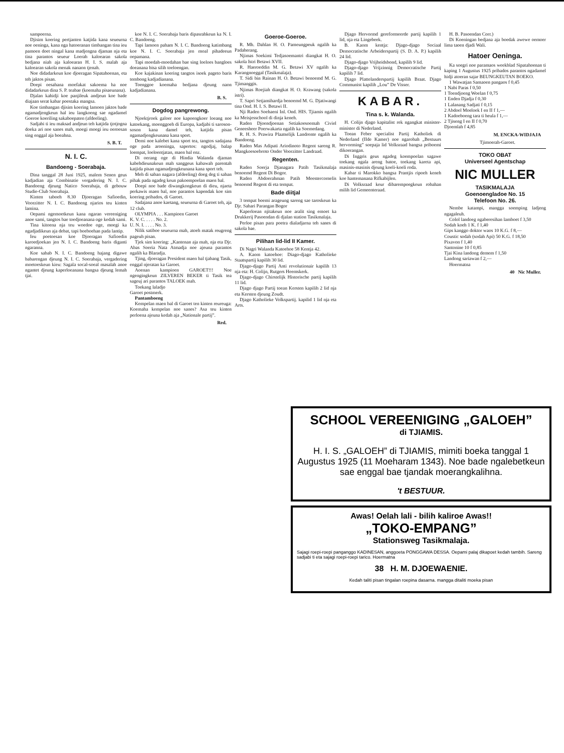sampoerna.
Djisim koering pertjanten katjida kana seueurna noe oeninga, kana nga hatoeranan timbangan tina ieu pamoen doet ningal kana madjengna djaman nja eta tina parantos seueur Loerah kaloearan sakola bedjana niah aja kaloearan H. I. S. malah aja kaloearan sakola menak nanaon tjenah.
Noe didadarkeun koe djoeragan Sipatahoenan, eta teh jaktos pisan.
Doepi oesahana moefakat sakoema ha noe didadarkeun dina S. P. teabae (koemaha pisaeunana).
Djalan kahidji koe panjileuk andjeun koe bade diajaan serat kabar poestaka mangsa.
Koe timbangan djisim koering lamoen jaktos bade ngamadjengkeun hal ieu langkoeng sae ngadamel Goeroe koeriling sakaboepaten (afdeeling).
Sadjabi ti ieu maksad andjeun teh katjida tjotjogna doeka ari noe sanes mah, moegi moegi ieu oeroesan sing enggal aja boeahna.
S. B. T.
N. I. C.
Bandoeng - Soerabaja.
Dina tanggal 28 Juni 1925, malem Senen geus kadjadian aja Combinatie vergadering N. I. C. Bandoeng djeung Natico Soerabaja, di gebouw Studie-Club Soerabaja.
Kinten taboeh 8.30 Djoeragan Safioedin, Voorzitter N. I. C. Bandoeng njarios teu kinten lamina.
Oepami ngemoetkeun kana ngaran vereeniging anoe sami, tangtos bae toedjoeanana oge kedah sami.
Tina kitoena nja teu woedoe oge, moegi ka ngadjadikeun aja debat, tapi boeboehan pada lantip.
Ieu poetoesan koe Djoeragan Safioedin karoedjoekan jen N. I. C. Bandoeng baris diganti ngaranna.
Koe sabab N. I. C. Bandoeng hajang digawe babarengan djeung N. I. C. Soerabaja, vergadering moetoeskeun kieu: Sagala socal-soeal masalah anoe ngantet djeung kaperloeanana bangsa djeung lemah tjai.
koe N. I. C. Soerabaja baris dipasrahkeun ka N. I. C. Bandoeng.
Tapi lamoen paham N. I. C. Bandoeng katimbang koe N. I. C. Soerabaja jen moal pihadeeun oepamana.
Tapi moedah-moedahan bae sing loeloes bangloes doeanana bisa silih toeloengan.
Koe kajakinan koering tangtos isoek pageto baris tembong kadjadianana.
Toenggoe koemaha bedjana djeung naon kadjadianana.
B. S.
Dogdog pangrewong.
Njoektjroek galoer noe kapoengkoer loeang noe katoekang, moenggoeh di Europa, kadjabi ti saroson-soson kana damel teh, katjida pisan ngamadjengkeunana kana sport.
Demi noe kalebet kana sport tea, tangtos sadajana oge pada aroeninga, sapertos: ngodjaj, balap loempat, loeloentjatan, maen bal enz.
Di oerang oge di Hindia Walanda djaman kabehdieunakeun mah sanggeus kabawah parentah katjida pisan ngamadjengkeunana kana sport teh.
Meh di saban nagara (afdeeling) doeg deg ti saban pihak pada ngadeg keun pakoempoelan maen bal.
Doepi noe bade diwangkongkeun di dieu, njaeta perkawis maen bal, noe parantos kapendak koe sim koering pribados, di Garoet.
Sadajana anoe kaetang, seueurna di Garoet teh, aja 12 club.
OLYMPIA . . . Kampioen Garoet
K. V. C. . . . . No. 2.
U. N. I. . . . . No. 3.
Nilik satiboe seueurna mah, atoeh matak reugreng pageuh pisan.
Tjek sim koering: „Kantenan aja mah, nja eta Djr. Abas Soeria Nata Atmadja noe ajeuna parantos ngalih ka Blaradja.
Tjing, djoeragan President maen bal tjabang Tasik, enggal njeratan ka Garoet.
Aoenan kampioen GAROET!!! Noe ngengingkeun ZILVEREN BEKER ti Tasik tea sageuj ari parantos TALOEK mah.
Toekang laladjo
Garoet postmerk.
Pantamboeng
Kempelan maen bal di Garoet ten kinten reureuga: Koemaha kempelan noe sanes? Asa teu kinten perloena ajeuna kedah aja „Nationale partij”.
Red.
Goeroe-Goeroe.
R. Mh. Dahlan H. O. Pameungpeuk ngalih ka Padaherang.
Njimas Soekimi Tedjasoemantri diangkat H. O. sakola Istri Betawi XVII.
R. Haeroeddin M. G. Betawi XV ngalih ka Karangnoeggal (Tasikmalaja).
T. Sidi bin Rainan H. O. Betawi benoemd M. G. Tjimanggis.
Njimas Roejiah diangkat H. O. Krawang (sakola istri).
T. Sapri Setjamihardja benoemd M. G. Djatiwangi tina Ond. H. I. S. Betawi II.
Nji Raden Soehaeni Inl. Ond. HIS. Tjiamis ngalih ka Meisjesschool di dinja keneh.
Raden Djoendjoenan Setiakoesoemah Civiel Geneesheer Poerwakarta ngalih ka Soemedang.
R. H. S. Prawira Plaatselijk Landrente ngalih ka Bandoeng.
Raden Mas Adipati Ariodinoto Regent sareng R. Mangkoesoebroto Onder Voorzitter Landraad.
Regenten.
Raden Soerja Djanagara Patih Tasikmalaja benoemd Regent Di Bogor.
Raden Abdoerahman Patih Meestercornelis benoemd Regent di eta tempat.
Bade diitjal
3 tempat boemi arageung sareng sae taroskeun ka Djr. Sahari Parangan Bogor
Kaperloean njitakeun noe aralit sing emoet ka Drukkerij Pasoendan di djalan station Tasikmalaja.
Perloe pisan para poetra dialadjarna teh sanes di sakola bae.
Pilihan lid-lid II Kamer.
Di Nagri Walanda Katoehoe 58 Kentja 42.
A. Kaom katoehoe: Diago-djago Katholieke Staatspartij kapilih 30 lid.
Djago-djago Partij Anti revolutionair kapilih 13 nja eta: H. Colijn, Rutgers Heemskerk.
Djago-djago Chirstelijk Historische partij kapilih 11 lid.
Djago djago Partij toean Kersten kapilih 2 lid nja eta Kersten djeung Zoudt.
Djago Katholieke Volkspartij. kapilid 1 lid nja eta Arts.
Djago Hervormd gereformeerde partij kapilih 1 lid, nja eta Lingebeek.
B. Kaom kentja: Djago-djago Sociaal Democratische Arbeiderspartij (S. D. A. P.) kapilih 24 lid.
Djago-djago Vrijheidsbond, kapilih 9 lid.
Djago-djago Vrijzinnig Democratische Partij kapilih 7 lid.
Djago Plattelanderspartij kapilih Braat. Djago Communist kapilih „Lou” De Visser.
KABAR.
Tina s. k. Walanda.
H. Colijn djago kapitalist rek ngangkat minister-minister di Nederland.
Toean Feber specialist Partij Katholiek di Nederland (IIde Kamer) noe ngarobah „Bestuurs hervorming” soepaja lid Volksraad bangsa priboemi dikoerangan.
Di Inggris geus ngadeg koempoelan sagawe toekang ngala areng batoe, toekang kareta api, masinis-masinis djeung koeli-koeli roda.
Kabar ti Marokko bangsa Prantjis ripoeh keneh koe hantemanana Rifkabijlen.
Di Volksraad keur dibarempoegkeun robahan milih lid Gemeenteraad.
H. B. Pasoendan Corr.)
Di Koeningan bedjana aja boedak awewe oemoer lima taoen djadi Wali.
Hatoer Oeninga.
Ka soegri noe paramaos weekblad Sipatahoenan ti kaping 1 Augustus 1925 pribados parantos ngadamel hidji atoeran sajar BEUNGKEUTAN BOEKO.
1 Wawatjan Samaoen pangaos f 0,45
1 Nabi Paras f 0,50
1 Toendjoeng Woelan f 0,75
1 Enden Djadja f 0,30
1 Lalanang Sadjati f 0,15
2 Abdoel Moeloek I en II f 1,—
1 Kadoeboeng tara ti heula f 1,—
2 Tjiseng I en II f 0,70
Djoemlah f 4,85
M. ENCKA-WIDJAJA
Tjimoerah-Garoet.
TOKO OBAT
Universeel Agentschap
NIC MULLER
TASIKMALAJA
Goenoengladoe No. 15
Telefoon No. 26.
Nembe katampi, mangga soemping ladjeng ngagaleuh.
Colol landoeg ngaberesihan lamboet f 3,50
Sodah koeh 1 K. f 1,40
Gips kanggo doktor waos 10 K.G. f 8,—
Coustic sodah (sodah Api) 50 K.G. f 18,50
Pixavon f 1,40
Santonine 10 f 0,85
Tjai Kina landong demem f 1,50
Landong sariawan f 2,—
Hoermatna
40 Nic Muller.
SCHOOL VEREENIGING „GALOEH”
di TJIAMIS.
H. I. S. „GALOEH” di TJIAMIS, mimiti boeka tanggal 1 Augustus 1925 (11 Moeharam 1343). Noe bade ngalebetkeun sae enggal bae tjandak moerangkalihna.
't BESTUUR.
Awas! Oelah lali - bilih kaliroe Awas!!
„TOKO-EMPANG”
Stationsweg Tasikmalaja.
Sajagi roepi-roepi panganggo KADINESAN, anggoeta PONGGAWA DESSA. Oepami palaj dikapoet kedah tambih. Sareng sadjabi ti eta sajagi roepi-roepi tarico. Hoermatna
38 H. M. DJOEWAENIE.
Kedah taliti pisan tingalan roepina dasarna. mangga ditaliti moeka pisan